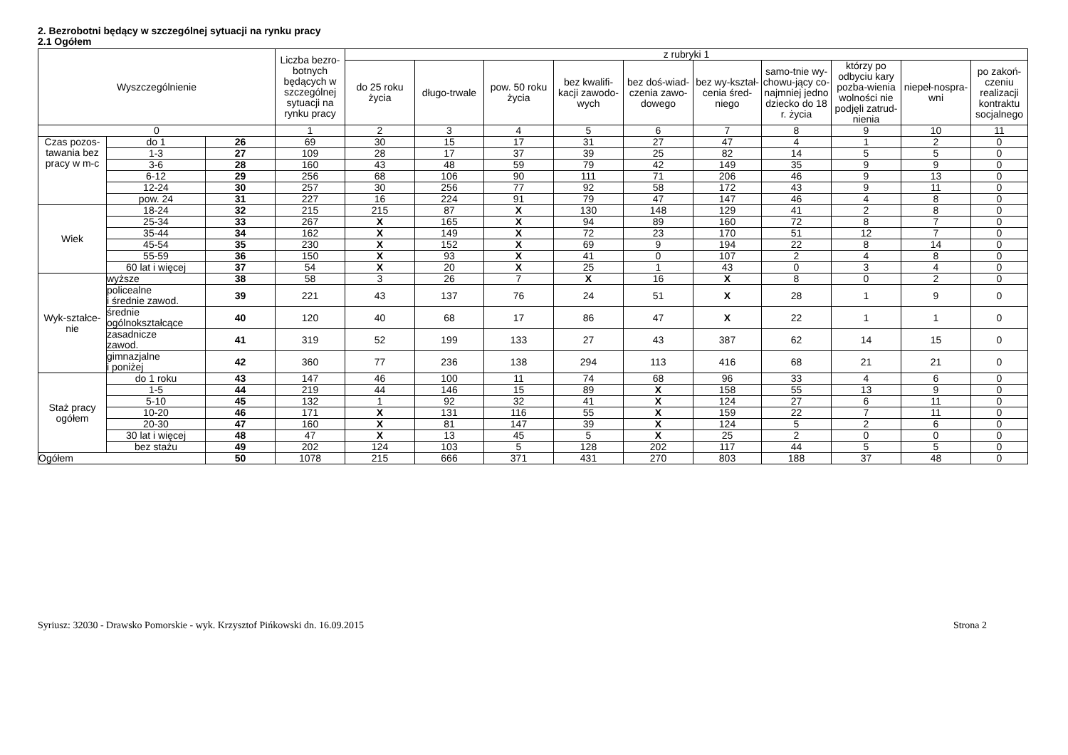2. Bezrobotni będący w szczególnej sytuacji na rynku pracy
2.1 Ogółem
| Wyszczególnienie | | | Liczba bezro-botnych będących w szczególnej sytuacji na rynku pracy | z rubryki 1 | | | | | | | | | |
| --- | --- | --- | --- | --- | --- | --- | --- | --- | --- | --- | --- | --- | --- |
| | | | | do 25 roku życia | długo-trwale | pow. 50 roku życia | bez kwalifi-kacji zawodo-wych | bez doś-wiad-czenia zawo-dowego | bez wy-kształ-cenia śred-niego | samo-tnie wy-chowu-jący co-najmniej jedno dziecko do 18 r. życia | którzy po odbyciu kary pozba-wienia wolności nie podjęli zatrud-nienia | niepeł-nospra-wni | po zakoń-czeniu realizacji kontraktu socjalnego |
| 0 | | | 1 | 2 | 3 | 4 | 5 | 6 | 7 | 8 | 9 | 10 | 11 |
| Czas pozos-tawania bez pracy w m-c | do 1 | 26 | 69 | 30 | 15 | 17 | 31 | 27 | 47 | 4 | 1 | 2 | 0 |
| | 1-3 | 27 | 109 | 28 | 17 | 37 | 39 | 25 | 82 | 14 | 5 | 5 | 0 |
| | 3-6 | 28 | 160 | 43 | 48 | 59 | 79 | 42 | 149 | 35 | 9 | 9 | 0 |
| | 6-12 | 29 | 256 | 68 | 106 | 90 | 111 | 71 | 206 | 46 | 9 | 13 | 0 |
| | 12-24 | 30 | 257 | 30 | 256 | 77 | 92 | 58 | 172 | 43 | 9 | 11 | 0 |
| | pow. 24 | 31 | 227 | 16 | 224 | 91 | 79 | 47 | 147 | 46 | 4 | 8 | 0 |
| Wiek | 18-24 | 32 | 215 | 215 | 87 | X | 130 | 148 | 129 | 41 | 2 | 8 | 0 |
| | 25-34 | 33 | 267 | X | 165 | X | 94 | 89 | 160 | 72 | 8 | 7 | 0 |
| | 35-44 | 34 | 162 | X | 149 | X | 72 | 23 | 170 | 51 | 12 | 7 | 0 |
| | 45-54 | 35 | 230 | X | 152 | X | 69 | 9 | 194 | 22 | 8 | 14 | 0 |
| | 55-59 | 36 | 150 | X | 93 | X | 41 | 0 | 107 | 2 | 4 | 8 | 0 |
| | 60 lat i więcej | 37 | 54 | X | 20 | X | 25 | 1 | 43 | 0 | 3 | 4 | 0 |
| Wyk-ształce-nie | wyższe | 38 | 58 | 3 | 26 | 7 | X | 16 | X | 8 | 0 | 2 | 0 |
| | policealne i średnie zawod. | 39 | 221 | 43 | 137 | 76 | 24 | 51 | X | 28 | 1 | 9 | 0 |
| | średnie ogólnokształcące | 40 | 120 | 40 | 68 | 17 | 86 | 47 | X | 22 | 1 | 1 | 0 |
| | zasadnicze zawod. | 41 | 319 | 52 | 199 | 133 | 27 | 43 | 387 | 62 | 14 | 15 | 0 |
| | gimnazjalne i poniżej | 42 | 360 | 77 | 236 | 138 | 294 | 113 | 416 | 68 | 21 | 21 | 0 |
| Staż pracy ogółem | do 1 roku | 43 | 147 | 46 | 100 | 11 | 74 | 68 | 96 | 33 | 4 | 6 | 0 |
| | 1-5 | 44 | 219 | 44 | 146 | 15 | 89 | X | 158 | 55 | 13 | 9 | 0 |
| | 5-10 | 45 | 132 | 1 | 92 | 32 | 41 | X | 124 | 27 | 6 | 11 | 0 |
| | 10-20 | 46 | 171 | X | 131 | 116 | 55 | X | 159 | 22 | 7 | 11 | 0 |
| | 20-30 | 47 | 160 | X | 81 | 147 | 39 | X | 124 | 5 | 2 | 6 | 0 |
| | 30 lat i więcej | 48 | 47 | X | 13 | 45 | 5 | X | 25 | 2 | 0 | 0 | 0 |
| | bez stażu | 49 | 202 | 124 | 103 | 5 | 128 | 202 | 117 | 44 | 5 | 5 | 0 |
| Ogółem | | 50 | 1078 | 215 | 666 | 371 | 431 | 270 | 803 | 188 | 37 | 48 | 0 |
Syriusz: 32030 - Drawsko Pomorskie - wyk. Krzysztof Pińkowski dn. 16.09.2015 Strona 2